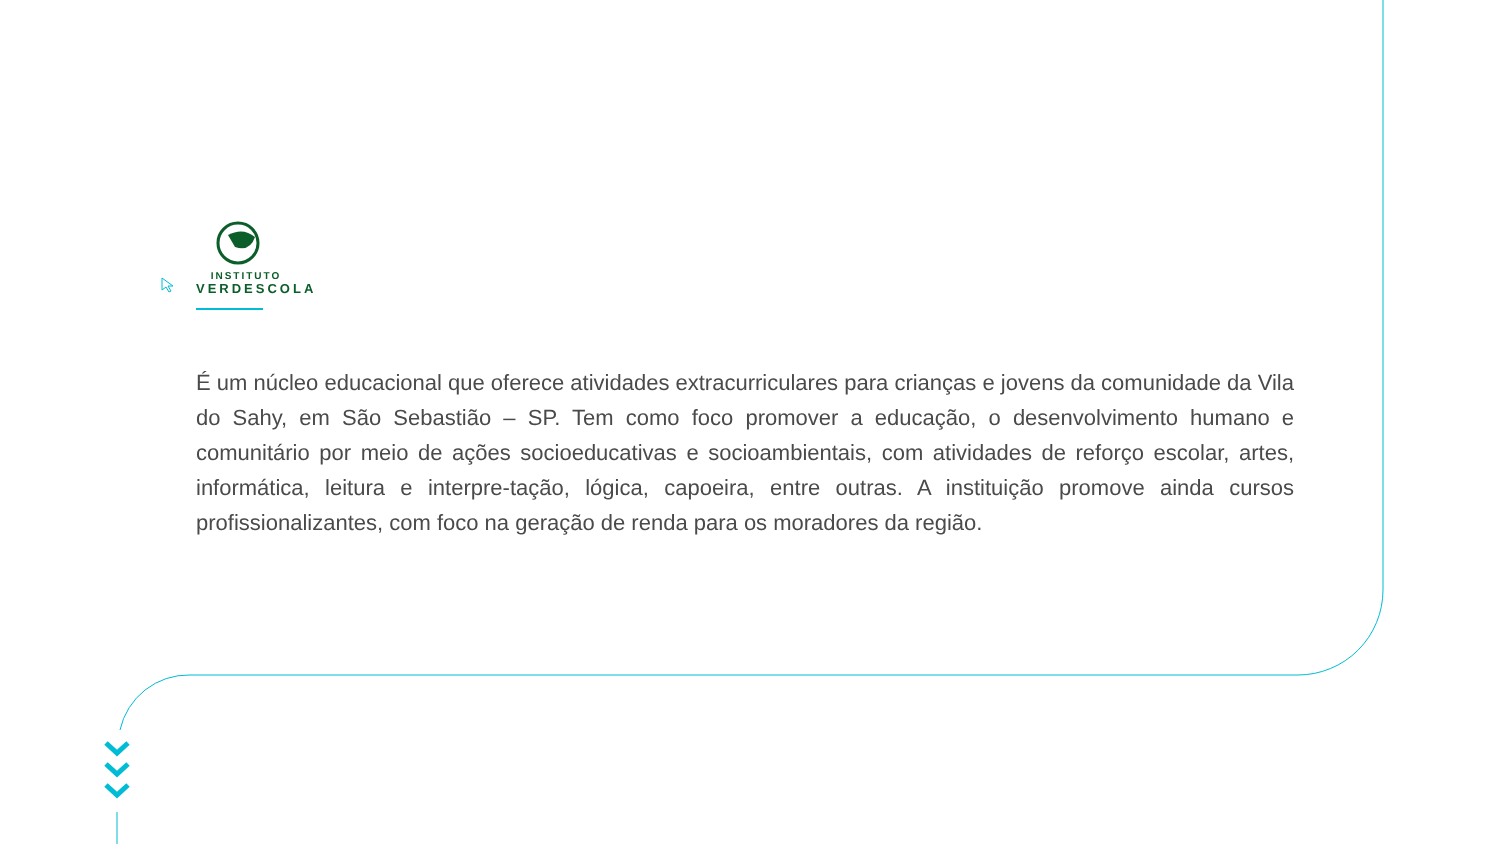INSTITUTO
VERDESCOLA
É um núcleo educacional que oferece atividades extracurriculares para crianças e jovens da comunidade da Vila do Sahy, em São Sebastião – SP. Tem como foco promover a educação, o desenvolvimento humano e comunitário por meio de ações socioeducativas e socioambientais, com atividades de reforço escolar, artes, informática, leitura e interpre-tação, lógica, capoeira, entre outras. A instituição promove ainda cursos profissionalizantes, com foco na geração de renda para os moradores da região.